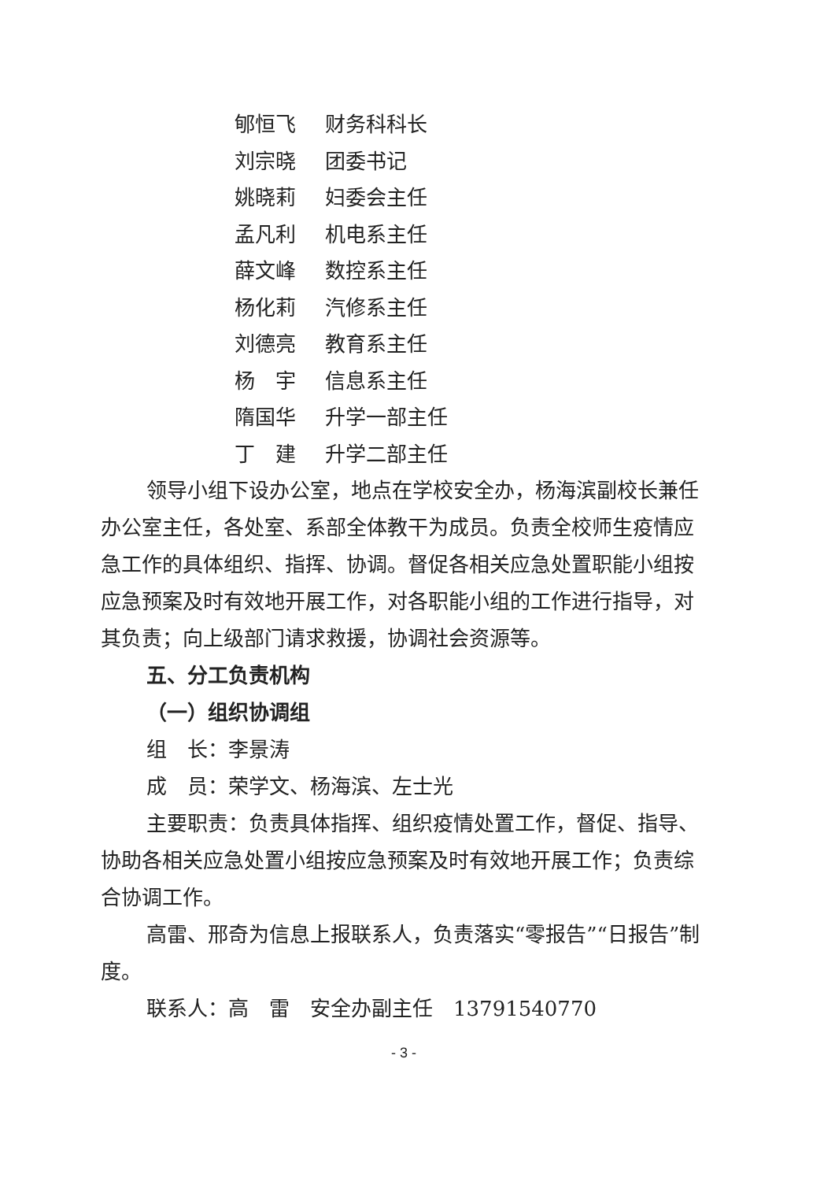郇恒飞 财务科科长
刘宗晓 团委书记
姚晓莉 妇委会主任
孟凡利 机电系主任
薛文峰 数控系主任
杨化莉 汽修系主任
刘德亮 教育系主任
杨　宇 信息系主任
隋国华 升学一部主任
丁　建 升学二部主任
领导小组下设办公室，地点在学校安全办，杨海滨副校长兼任办公室主任，各处室、系部全体教干为成员。负责全校师生疫情应急工作的具体组织、指挥、协调。督促各相关应急处置职能小组按应急预案及时有效地开展工作，对各职能小组的工作进行指导，对其负责；向上级部门请求救援，协调社会资源等。
五、分工负责机构
（一）组织协调组
组　长：李景涛
成　员：荣学文、杨海滨、左士光
主要职责：负责具体指挥、组织疫情处置工作，督促、指导、协助各相关应急处置小组按应急预案及时有效地开展工作；负责综合协调工作。
高雷、邢奇为信息上报联系人，负责落实“零报告”“日报告”制度。
联系人：高　雷　安全办副主任　13791540770
- 3 -